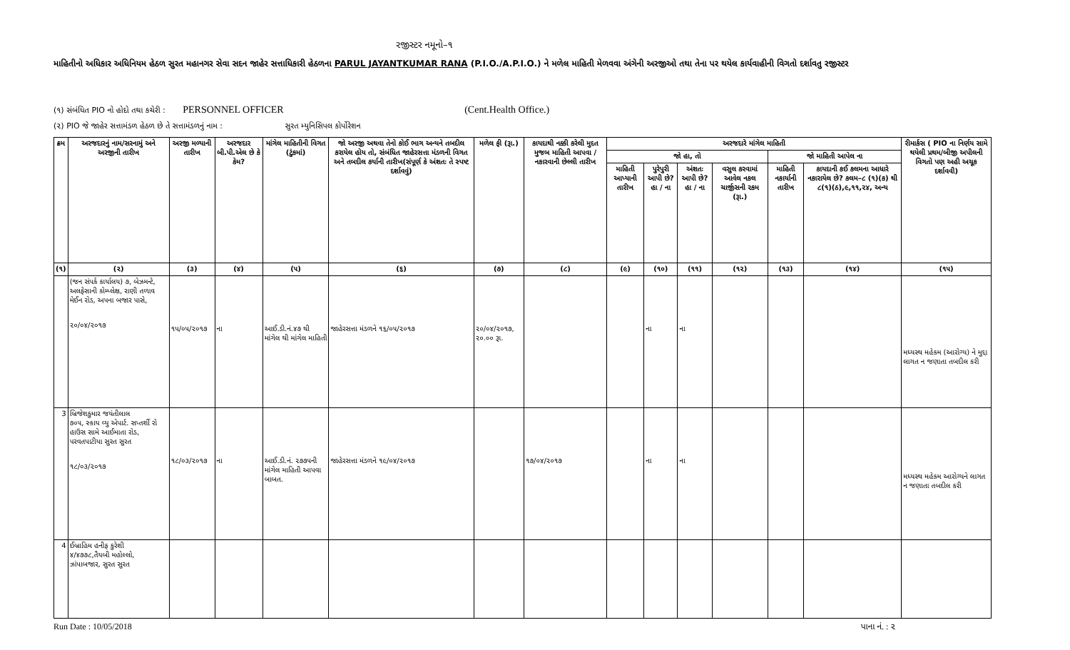રજીસ્ટર નમૂનો–૧
માહિતીનો અધિકાર અધિનિયમ હેઠળ સુરત મહાનગર સેવા સદન જાહેર સત્તાધિકારી હેઠળના PARUL JAYANTKUMAR RANA (P.I.O./A.P.I.O.) ને મળેલ માહિતી મેળવવા અંગેની અરજીઓ તથા તેના પર થયેલ કાર્યવાહીની વિગતો દર્શાવતુ રજીસ્ટર
(૧) સંબંધિત PIO નો હોદો તથા કચેરી : PERSONNEL OFFICER (Cent.Health Office.)
(૨) PIO જે જાહેર સત્તામંડળ હેઠળ છે તે સત્તામંડળનું નામ : સુરત મ્યુનિસિપલ કોર્પોરેશન
| ક્રમ | અરજદારનું નામ/સરનામું અને અરજીની તારીખ | અરજી મળ્યાની તારીખ | અરજદાર બી.પી.એલ છે કે કેમ? | માંગેલ માહિતીની વિગત (ટુંકમાં) | જો અરજી અથવા તેનો કોઈ ભાગ અન્યને તબદીલ કરાયેલ હોય તો, સંબંધિત જાહેરસત્તા મંડળની વિગત અને તબદીલ કર્યાની તારીખ(સંપૂર્ણ કે અંશતઃ તે સ્પષ્ટ દર્શાવવું) | મળેલ ફી (રૂા.) | કાયદાથી નક્કી કરેલી મુદત મુજબ માહિતી આપવા / નકારવાની છેલ્લી તારીખ | અરજદારે માંગેલ માહિતી | | | | | | રીમાર્કસ ( PIO ના નિર્ણય સામે થયેલી પ્રથમ/બીજી અપીલની વિગતો પણ અહી અચૂક દર્શાવવી) |
| --- | --- | --- | --- | --- | --- | --- | --- | --- | --- | --- | --- | --- | --- | --- |
| | | | | | | | | જો હા, તો | | | | જો માહિતી આપેલ ના | | |
| | | | | | | | | માહિતી આપ્યાની તારીખ | પુરેપુરી આપી છે? હા / ના | અંશતઃ આપી છે? હા / ના | વસુલ કરવામાં આવેલ નકલ ચાર્જીસની રકમ (રૂા.) | માહિતી નકાર્યાની તારીખ | કાયદાની કઈ કલમના આધારે નકારાયેલ છે? કલમ–૮ (૧)(ક) થી ૮(૧)(ઠ),૯,૧૧,૨૪, અન્ય | |
| (૧) | (૨) | (૩) | (૪) | (૫) | (૬) | (૭) | (૮) | (૯) | (૧૦) | (૧૧) | (૧૨) | (૧૩) | (૧૪) | (૧૫) |
| | (જન સંપર્ક કાર્યાલય) ૭, બેઝમન્ટે, અલફેસાની કોમ્પ્લેક્ષ, રાણી તળાવ મેઈન રોડ, અપના બજાર પાસે, ૨૦/૦૪/૨૦૧૭ | ૧૫/૦૫/૨૦૧૭ | ના | આઈ.ડી.નં.૪૭ થી માંગેલ થી માંગેલ માહિતી | જાહેરસત્તા મંડળને ૧૬/૦૫/૨૦૧૭ | ૨૦/૦૪/૨૦૧૭, ૨૦.૦૦ રૂા. | | | ના | ના | | | | મધ્યસ્થ મહેકમ (આરોગ્ય) ને મુદ્દા લાગત ન જણાતા તબદીલ કરી |
| 3 | બ્રિજેશકુમાર જયંતીલાલ ૭૦૫, સ્કાય વ્યુ એપાર્ટ. સપ્તર્શી રો હાઉસ સામે આઈમાતા રોડ, પરવતપાટીયા સુરત સુરત ૧૮/૦૩/૨૦૧૭ | ૧૮/૦૩/૨૦૧૭ | ના | આઈ.ડી.નં. ૨૭૭૫ની માંગેલ માહિતી આપવા બાબત. | જાહેરસત્તા મંડળને ૧૯/૦૪/૨૦૧૭ | | ૧૭/૦૪/૨૦૧૭ | | ના | ના | | | | મધ્યસ્થ મહેકમ આરોગ્યને લાગત ન જણાતા તબદીલ કરી |
| 4 | ઈબ્રાહિમ હનીફ કુરેશી ૪/૪૭૭૮,તૈયબી મહોલ્લો, ઝાંપાબજાર, સુરત સુરત | | | | | | | | | | | | | |
Run Date : 10/05/2018 પાના નં. : ૨